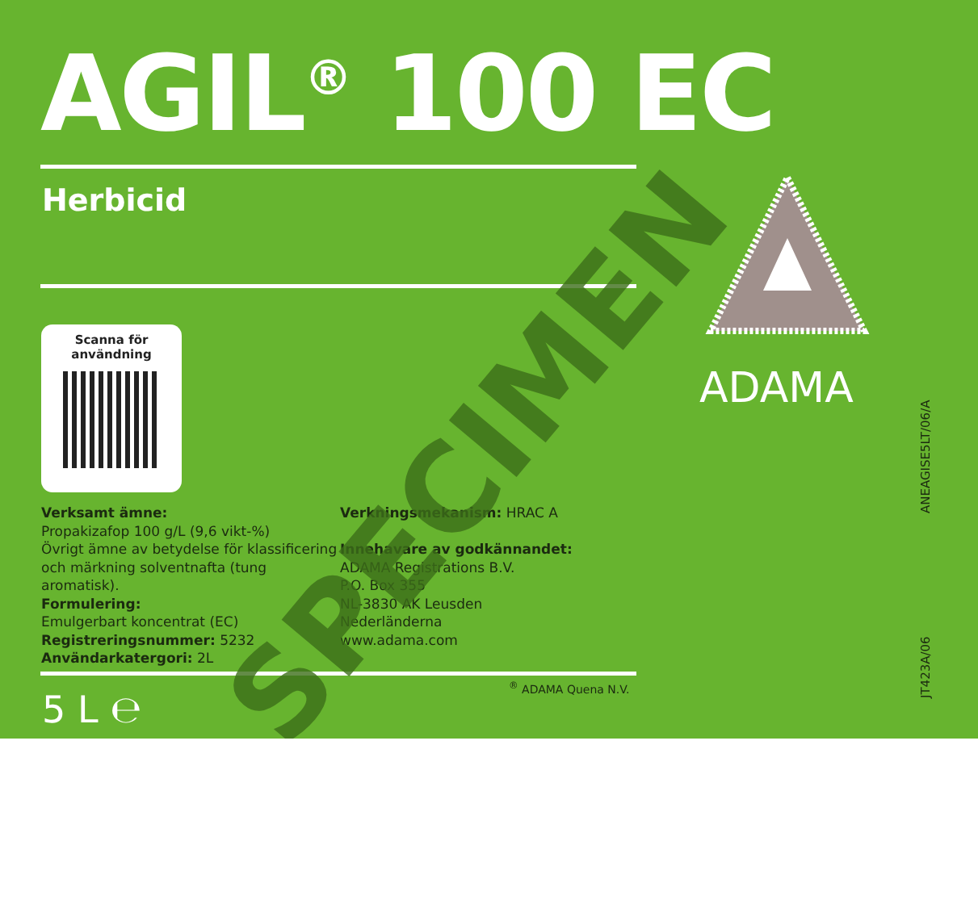AGIL<sup>®</sup> 100 EC
Herbicid
Scanna för
användning
Verksamt ämne:
Propakizafop 100 g/L (9,6 vikt-%)
Övrigt ämne av betydelse för klassificering och märkning solventnafta (tung aromatisk).
Formulering:
Emulgerbart koncentrat (EC)
Registreringsnummer: 5232
Användarkatergori: 2L
Verkningsmekanism: HRAC A
Innehavare av godkännandet:
ADAMA Registrations B.V.
P.O. Box 355
NL-3830 AK Leusden
Nederländerna
www.adama.com
5 L ℮
<sup>®</sup> ADAMA Quena N.V.
ADAMA
ANEAGISE5LT/06/A
JT423A/06
SPECIMEN